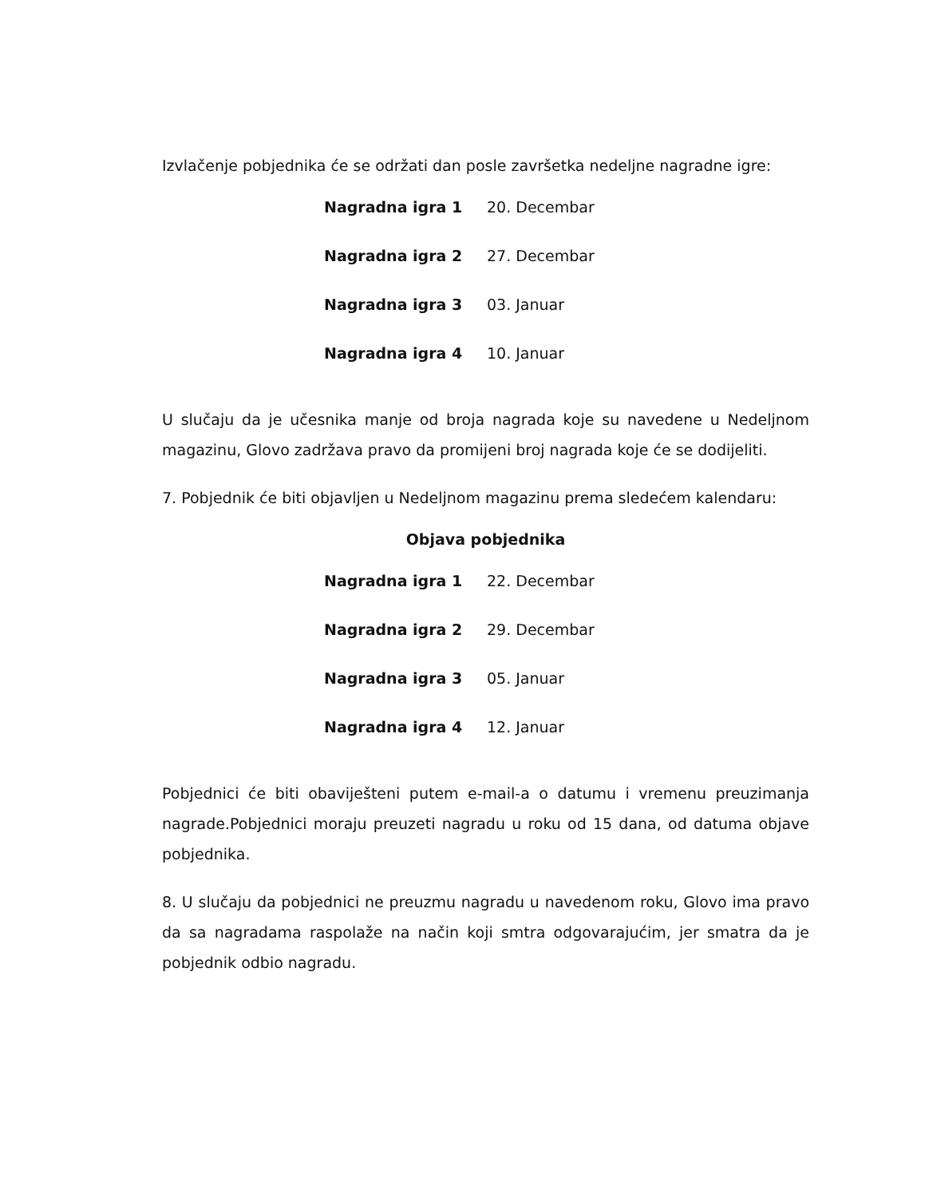Izvlačenje pobjednika će se održati dan posle završetka nedeljne nagradne igre:
| Nagradna igra 1 | 20. Decembar |
| Nagradna igra 2 | 27. Decembar |
| Nagradna igra 3 | 03. Januar |
| Nagradna igra 4 | 10. Januar |
U slučaju da je učesnika manje od broja nagrada koje su navedene u Nedeljnom magazinu, Glovo zadržava pravo da promijeni broj nagrada koje će se dodijeliti.
7. Pobjednik će biti objavljen u Nedeljnom magazinu prema sledećem kalendaru:
Objava pobjednika
| Nagradna igra 1 | 22. Decembar |
| Nagradna igra 2 | 29. Decembar |
| Nagradna igra 3 | 05. Januar |
| Nagradna igra 4 | 12. Januar |
Pobjednici će biti obaviješteni putem e-mail-a o datumu i vremenu preuzimanja nagrade.Pobjednici moraju preuzeti nagradu u roku od 15 dana, od datuma objave pobjednika.
8. U slučaju da pobjednici ne preuzmu nagradu u navedenom roku, Glovo ima pravo da sa nagradama raspolaže na način koji smtra odgovarajućim, jer smatra da je pobjednik odbio nagradu.